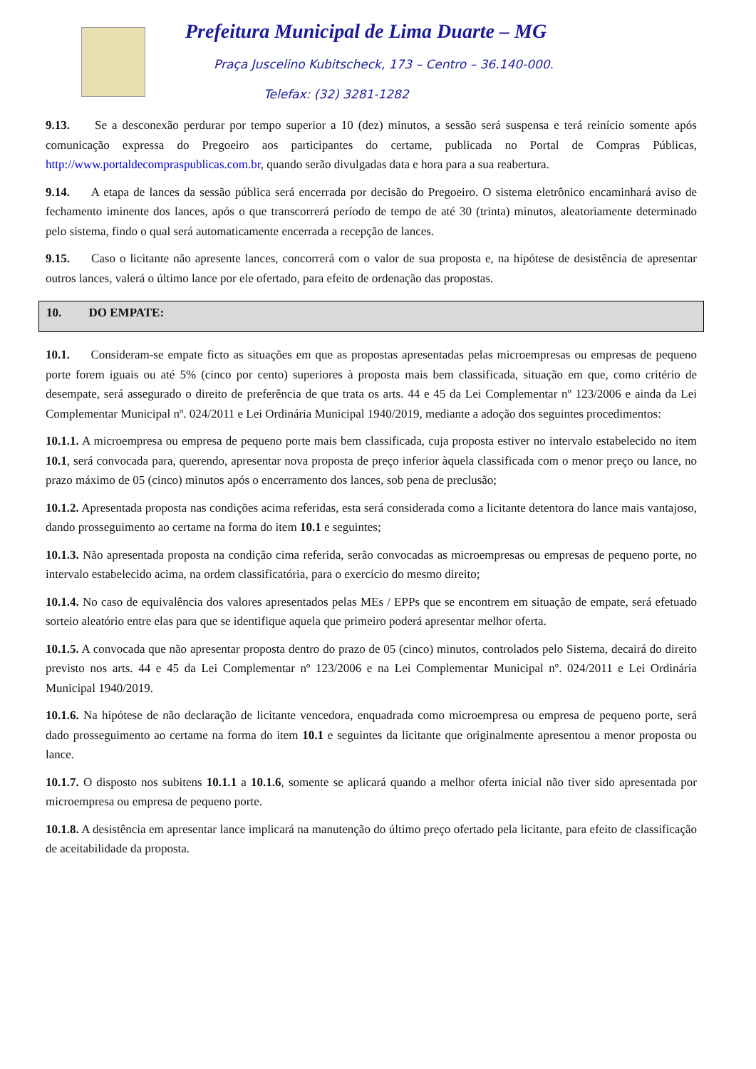Prefeitura Municipal de Lima Duarte – MG
Praça Juscelino Kubitscheck, 173 – Centro – 36.140-000.
Telefax: (32) 3281-1282
9.13. Se a desconexão perdurar por tempo superior a 10 (dez) minutos, a sessão será suspensa e terá reinício somente após comunicação expressa do Pregoeiro aos participantes do certame, publicada no Portal de Compras Públicas, http://www.portaldecompraspublicas.com.br, quando serão divulgadas data e hora para a sua reabertura.
9.14. A etapa de lances da sessão pública será encerrada por decisão do Pregoeiro. O sistema eletrônico encaminhará aviso de fechamento iminente dos lances, após o que transcorrerá período de tempo de até 30 (trinta) minutos, aleatoriamente determinado pelo sistema, findo o qual será automaticamente encerrada a recepção de lances.
9.15. Caso o licitante não apresente lances, concorrerá com o valor de sua proposta e, na hipótese de desistência de apresentar outros lances, valerá o último lance por ele ofertado, para efeito de ordenação das propostas.
10. DO EMPATE:
10.1. Consideram-se empate ficto as situações em que as propostas apresentadas pelas microempresas ou empresas de pequeno porte forem iguais ou até 5% (cinco por cento) superiores à proposta mais bem classificada, situação em que, como critério de desempate, será assegurado o direito de preferência de que trata os arts. 44 e 45 da Lei Complementar nº 123/2006 e ainda da Lei Complementar Municipal nº. 024/2011 e Lei Ordinária Municipal 1940/2019, mediante a adoção dos seguintes procedimentos:
10.1.1. A microempresa ou empresa de pequeno porte mais bem classificada, cuja proposta estiver no intervalo estabelecido no item 10.1, será convocada para, querendo, apresentar nova proposta de preço inferior àquela classificada com o menor preço ou lance, no prazo máximo de 05 (cinco) minutos após o encerramento dos lances, sob pena de preclusão;
10.1.2. Apresentada proposta nas condições acima referidas, esta será considerada como a licitante detentora do lance mais vantajoso, dando prosseguimento ao certame na forma do item 10.1 e seguintes;
10.1.3. Não apresentada proposta na condição cima referida, serão convocadas as microempresas ou empresas de pequeno porte, no intervalo estabelecido acima, na ordem classificatória, para o exercício do mesmo direito;
10.1.4. No caso de equivalência dos valores apresentados pelas MEs / EPPs que se encontrem em situação de empate, será efetuado sorteio aleatório entre elas para que se identifique aquela que primeiro poderá apresentar melhor oferta.
10.1.5. A convocada que não apresentar proposta dentro do prazo de 05 (cinco) minutos, controlados pelo Sistema, decairá do direito previsto nos arts. 44 e 45 da Lei Complementar nº 123/2006 e na Lei Complementar Municipal nº. 024/2011 e Lei Ordinária Municipal 1940/2019.
10.1.6. Na hipótese de não declaração de licitante vencedora, enquadrada como microempresa ou empresa de pequeno porte, será dado prosseguimento ao certame na forma do item 10.1 e seguintes da licitante que originalmente apresentou a menor proposta ou lance.
10.1.7. O disposto nos subitens 10.1.1 a 10.1.6, somente se aplicará quando a melhor oferta inicial não tiver sido apresentada por microempresa ou empresa de pequeno porte.
10.1.8. A desistência em apresentar lance implicará na manutenção do último preço ofertado pela licitante, para efeito de classificação de aceitabilidade da proposta.